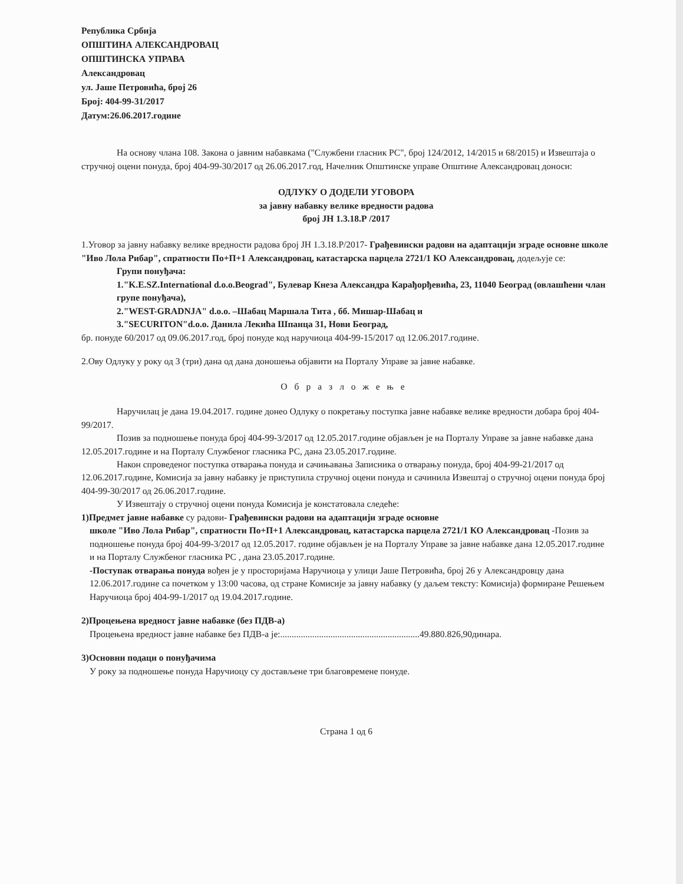Република Србија
ОПШТИНА АЛЕКСАНДРОВАЦ
ОПШТИНСКА УПРАВА
Александровац
ул. Јаше Петровића, број 26
Број: 404-99-31/2017
Датум:26.06.2017.године
На основу члана 108. Закона о јавним набавкама ("Службени гласник РС", број 124/2012, 14/2015 и 68/2015) и Извештаја о стручној оцени понуда, број 404-99-30/2017 од 26.06.2017.год, Начелник Општинске управе Општине Александровац доноси:
ОДЛУКУ О ДОДЕЛИ УГОВОРА
за јавну набавку велике вредности радова
број ЈН 1.3.18.Р /2017
1.Уговор за јавну набавку велике вредности радова број ЈН 1.3.18.Р/2017- Грађевински радови на адаптацији зграде основне школе "Иво Лола Рибар", спратности По+П+1 Александровац, катастарска парцела 2721/1 КО Александровац, додељује се:
Групи понуђача:
1."K.E.SZ.International d.o.o.Beograd", Булевар Кнеза Александра Карађорђевића, 23, 11040 Београд (овлашћени члан групе понуђача),
2."WEST-GRADNJA" d.o.o. –Шабац Маршала Тита , бб. Мишар-Шабац и
3."SECURITON"d.o.o. Данила Лекића Шпанца 31, Нови Београд,
бр. понуде 60/2017 од 09.06.2017.год, број понуде код наручиоца 404-99-15/2017 од 12.06.2017.године.
2.Ову Одлуку у року од 3 (три) дана од дана доношења објавити на Порталу Управе за јавне набавке.
Образложење
Наручилац је дана 19.04.2017. године донео Одлуку о покретању поступка јавне набавке велике вредности добара број 404-99/2017.
Позив за подношење понуда број 404-99-3/2017 од 12.05.2017.године објављен је на Порталу Управе за јавне набавке дана 12.05.2017.године и на Порталу Службеног гласника РС, дана 23.05.2017.године.
Након спроведеног поступка отварања понуда и сачињавања Записника о отварању понуда, број 404-99-21/2017 од 12.06.2017.године, Комисија за јавну набавку је приступила стручној оцени понуда и сачинила Извештај о стручној оцени понуда број 404-99-30/2017 од 26.06.2017.године.
У Извештају о стручној оцени понуда Комисија је констатовала следеће:
1)Предмет јавне набавке су радови- Грађевински радови на адаптацији зграде основне
школе "Иво Лола Рибар", спратности По+П+1 Александровац, катастарска парцела 2721/1 КО Александровац -Позив за подношење понуда број 404-99-3/2017 од 12.05.2017. године објављен је на Порталу Управе за јавне набавке дана 12.05.2017.године и на Порталу Службеног гласника РС , дана 23.05.2017.године.
-Поступак отварања понуда вођен је у просторијама Наручиоца у улици Јаше Петровића, број 26 у Александровцу дана 12.06.2017.године са почетком у 13:00 часова, од стране Комисије за јавну набавку (у даљем тексту: Комисија) формиране Решењем Наручиоца број 404-99-1/2017 од 19.04.2017.године.
2)Процењена вредност јавне набавке (без ПДВ-а)
Процењена вредност јавне набавке без ПДВ-а је:.............................................................49.880.826,90динара.
3)Основни подаци о понуђачима
У року за подношење понуда Наручиоцу су достављене три благовремене понуде.
Страна 1 од 6